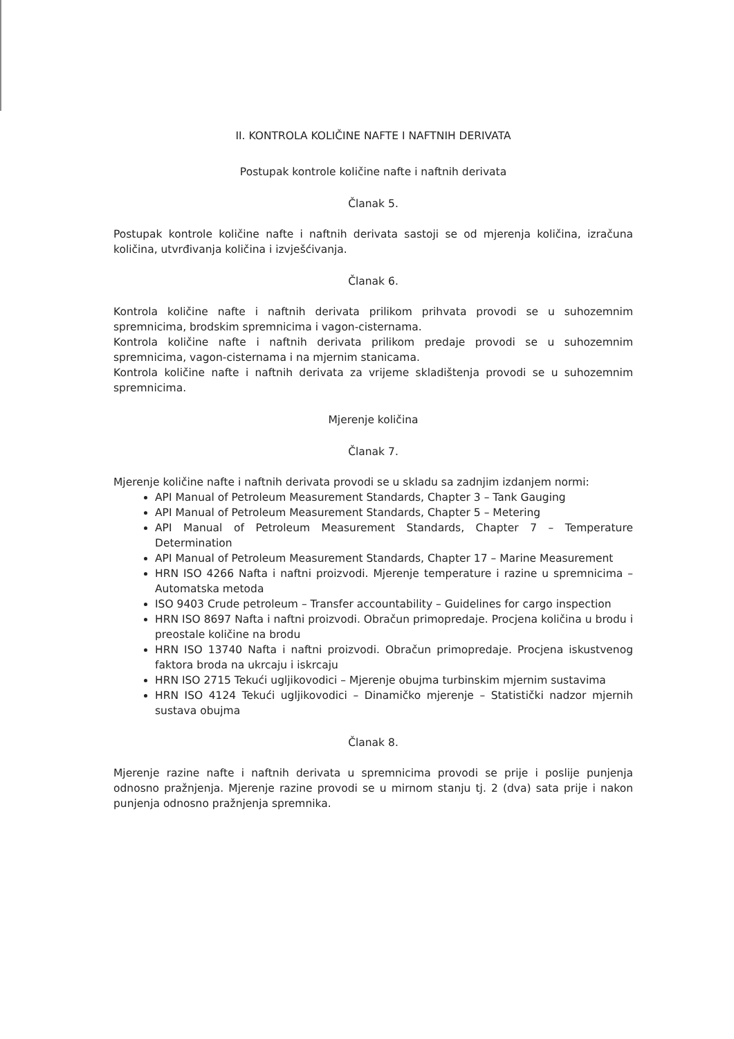II. KONTROLA KOLIČINE NAFTE I NAFTNIH DERIVATA
Postupak kontrole količine nafte i naftnih derivata
Članak 5.
Postupak kontrole količine nafte i naftnih derivata sastoji se od mjerenja količina, izračuna količina, utvrđivanja količina i izvješćivanja.
Članak 6.
Kontrola količine nafte i naftnih derivata prilikom prihvata provodi se u suhozemnim spremnicima, brodskim spremnicima i vagon-cisternama.
Kontrola količine nafte i naftnih derivata prilikom predaje provodi se u suhozemnim spremnicima, vagon-cisternama i na mjernim stanicama.
Kontrola količine nafte i naftnih derivata za vrijeme skladištenja provodi se u suhozemnim spremnicima.
Mjerenje količina
Članak 7.
Mjerenje količine nafte i naftnih derivata provodi se u skladu sa zadnjim izdanjem normi:
API Manual of Petroleum Measurement Standards, Chapter 3 – Tank Gauging
API Manual of Petroleum Measurement Standards, Chapter 5 – Metering
API Manual of Petroleum Measurement Standards, Chapter 7 – Temperature Determination
API Manual of Petroleum Measurement Standards, Chapter 17 – Marine Measurement
HRN ISO 4266 Nafta i naftni proizvodi. Mjerenje temperature i razine u spremnicima – Automatska metoda
ISO 9403 Crude petroleum – Transfer accountability – Guidelines for cargo inspection
HRN ISO 8697 Nafta i naftni proizvodi. Obračun primopredaje. Procjena količina u brodu i preostale količine na brodu
HRN ISO 13740 Nafta i naftni proizvodi. Obračun primopredaje. Procjena iskustvenog faktora broda na ukrcaju i iskrcaju
HRN ISO 2715 Tekući ugljikovodici – Mjerenje obujma turbinskim mjernim sustavima
HRN ISO 4124 Tekući ugljikovodici – Dinamičko mjerenje – Statistički nadzor mjernih sustava obujma
Članak 8.
Mjerenje razine nafte i naftnih derivata u spremnicima provodi se prije i poslije punjenja odnosno pražnjenja. Mjerenje razine provodi se u mirnom stanju tj. 2 (dva) sata prije i nakon punjenja odnosno pražnjenja spremnika.